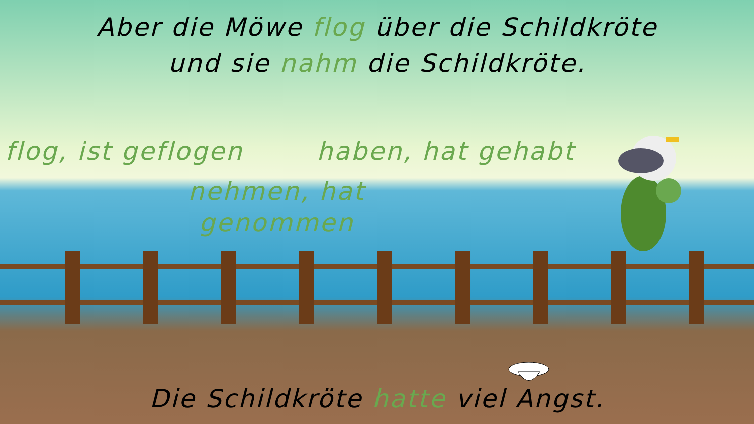Aber die Möwe flog über die Schildkröte
und sie nahm die Schildkröte.
flog, ist geflogen haben, hat gehabt
nehmen, hat genommen
Die Schildkröte hatte viel Angst.